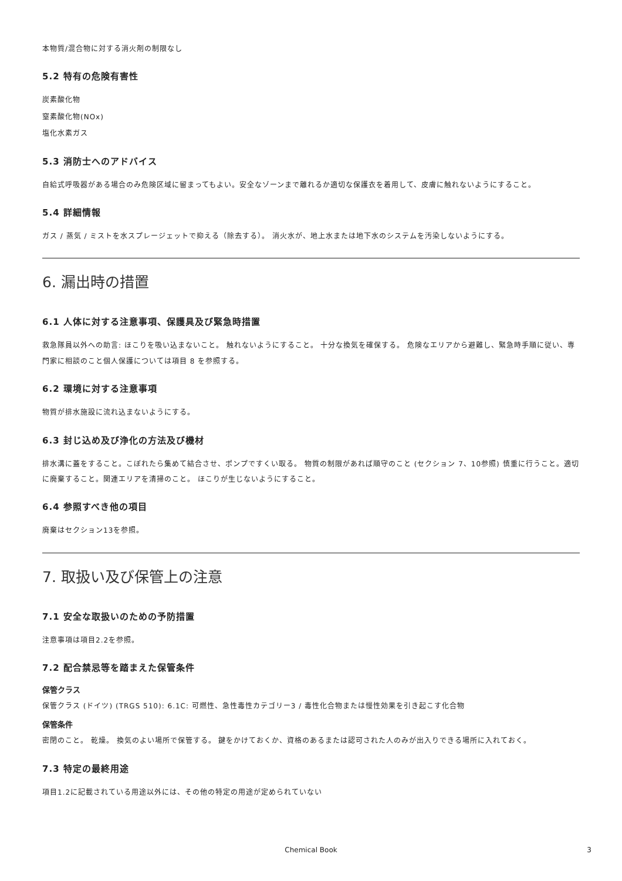本物質/混合物に対する消火剤の制限なし
5.2 特有の危険有害性
炭素酸化物
窒素酸化物(NOx)
塩化水素ガス
5.3 消防士へのアドバイス
自給式呼吸器がある場合のみ危険区域に留まってもよい。安全なゾーンまで離れるか適切な保護衣を着用して、皮膚に触れないようにすること。
5.4 詳細情報
ガス / 蒸気 / ミストを水スプレージェットで抑える（除去する）。 消火水が、地上水または地下水のシステムを汚染しないようにする。
6. 漏出時の措置
6.1 人体に対する注意事項、保護具及び緊急時措置
救急隊員以外への助言: ほこりを吸い込まないこと。 触れないようにすること。 十分な換気を確保する。 危険なエリアから避難し、緊急時手順に従い、専門家に相談のこと個人保護については項目 8 を参照する。
6.2 環境に対する注意事項
物質が排水施設に流れ込まないようにする。
6.3 封じ込め及び浄化の方法及び機材
排水溝に蓋をすること。こぼれたら集めて結合させ、ポンプですくい取る。 物質の制限があれば順守のこと (セクション 7、10参照) 慎重に行うこと。適切に廃棄すること。関連エリアを清掃のこと。 ほこりが生じないようにすること。
6.4 参照すべき他の項目
廃棄はセクション13を参照。
7. 取扱い及び保管上の注意
7.1 安全な取扱いのための予防措置
注意事項は項目2.2を参照。
7.2 配合禁忌等を踏まえた保管条件
保管クラス
保管クラス (ドイツ) (TRGS 510): 6.1C: 可燃性、急性毒性カテゴリー3 / 毒性化合物または慢性効果を引き起こす化合物
保管条件
密閉のこと。 乾燥。 換気のよい場所で保管する。 鍵をかけておくか、資格のあるまたは認可された人のみが出入りできる場所に入れておく。
7.3 特定の最終用途
項目1.2に記載されている用途以外には、その他の特定の用途が定められていない
Chemical Book 3